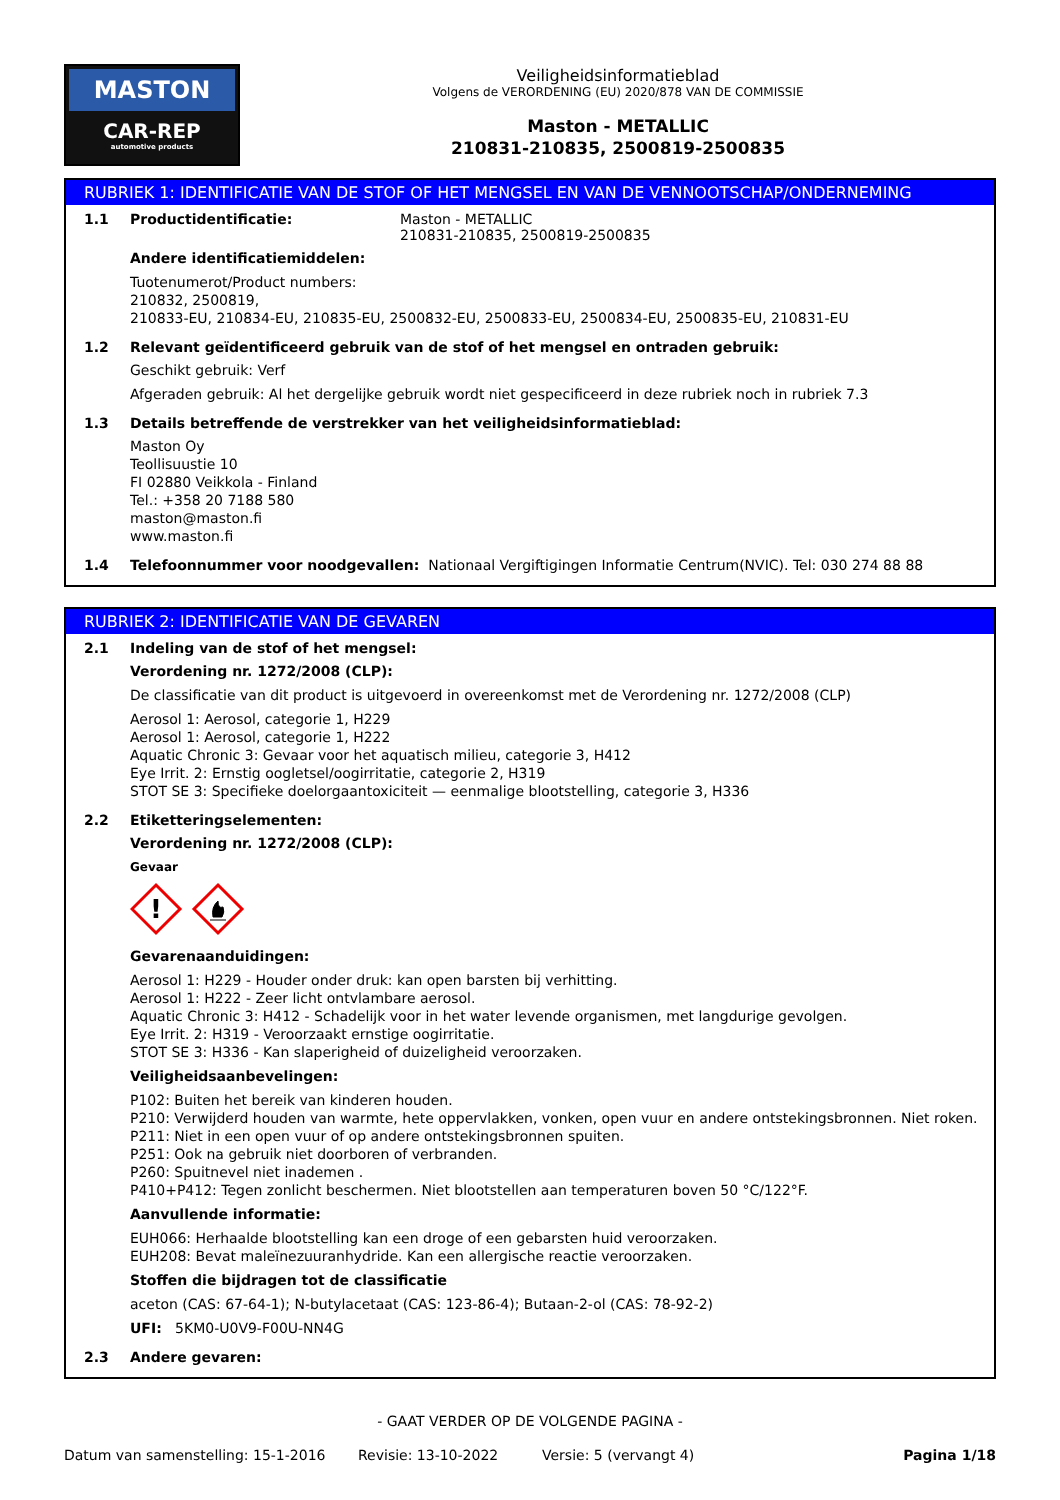MASTON
CAR-REP
automotive products
Veiligheidsinformatieblad
Volgens de VERORDENING (EU) 2020/878 VAN DE COMMISSIE
Maston - METALLIC
210831-210835, 2500819-2500835
RUBRIEK 1: IDENTIFICATIE VAN DE STOF OF HET MENGSEL EN VAN DE VENNOOTSCHAP/ONDERNEMING
1.1 Productidentificatie: Maston - METALLIC
210831-210835, 2500819-2500835
Andere identificatiemiddelen:
Tuotenumerot/Product numbers:
210832, 2500819,
210833-EU, 210834-EU, 210835-EU, 2500832-EU, 2500833-EU, 2500834-EU, 2500835-EU, 210831-EU
1.2 Relevant geïdentificeerd gebruik van de stof of het mengsel en ontraden gebruik:
Geschikt gebruik: Verf
Afgeraden gebruik: Al het dergelijke gebruik wordt niet gespecificeerd in deze rubriek noch in rubriek 7.3
1.3 Details betreffende de verstrekker van het veiligheidsinformatieblad:
Maston Oy
Teollisuustie 10
FI 02880 Veikkola - Finland
Tel.: +358 20 7188 580
maston@maston.fi
www.maston.fi
1.4 Telefoonnummer voor noodgevallen: Nationaal Vergiftigingen Informatie Centrum(NVIC). Tel: 030 274 88 88
RUBRIEK 2: IDENTIFICATIE VAN DE GEVAREN
2.1 Indeling van de stof of het mengsel:
Verordening nr. 1272/2008 (CLP):
De classificatie van dit product is uitgevoerd in overeenkomst met de Verordening nr. 1272/2008 (CLP)
Aerosol 1: Aerosol, categorie 1, H229
Aerosol 1: Aerosol, categorie 1, H222
Aquatic Chronic 3: Gevaar voor het aquatisch milieu, categorie 3, H412
Eye Irrit. 2: Ernstig oogletsel/oogirritatie, categorie 2, H319
STOT SE 3: Specifieke doelorgaantoxiciteit — eenmalige blootstelling, categorie 3, H336
2.2 Etiketteringselementen:
Verordening nr. 1272/2008 (CLP):
Gevaar
!
Gevarenaanduidingen:
Aerosol 1: H229 - Houder onder druk: kan open barsten bij verhitting.
Aerosol 1: H222 - Zeer licht ontvlambare aerosol.
Aquatic Chronic 3: H412 - Schadelijk voor in het water levende organismen, met langdurige gevolgen.
Eye Irrit. 2: H319 - Veroorzaakt ernstige oogirritatie.
STOT SE 3: H336 - Kan slaperigheid of duizeligheid veroorzaken.
Veiligheidsaanbevelingen:
P102: Buiten het bereik van kinderen houden.
P210: Verwijderd houden van warmte, hete oppervlakken, vonken, open vuur en andere ontstekingsbronnen. Niet roken.
P211: Niet in een open vuur of op andere ontstekingsbronnen spuiten.
P251: Ook na gebruik niet doorboren of verbranden.
P260: Spuitnevel niet inademen .
P410+P412: Tegen zonlicht beschermen. Niet blootstellen aan temperaturen boven 50 °C/122°F.
Aanvullende informatie:
EUH066: Herhaalde blootstelling kan een droge of een gebarsten huid veroorzaken.
EUH208: Bevat maleïnezuuranhydride. Kan een allergische reactie veroorzaken.
Stoffen die bijdragen tot de classificatie
aceton (CAS: 67-64-1); N-butylacetaat (CAS: 123-86-4); Butaan-2-ol (CAS: 78-92-2)
UFI: 5KM0-U0V9-F00U-NN4G
2.3 Andere gevaren:
- GAAT VERDER OP DE VOLGENDE PAGINA -
Datum van samenstelling: 15-1-2016 Revisie: 13-10-2022 Versie: 5 (vervangt 4) Pagina 1/18